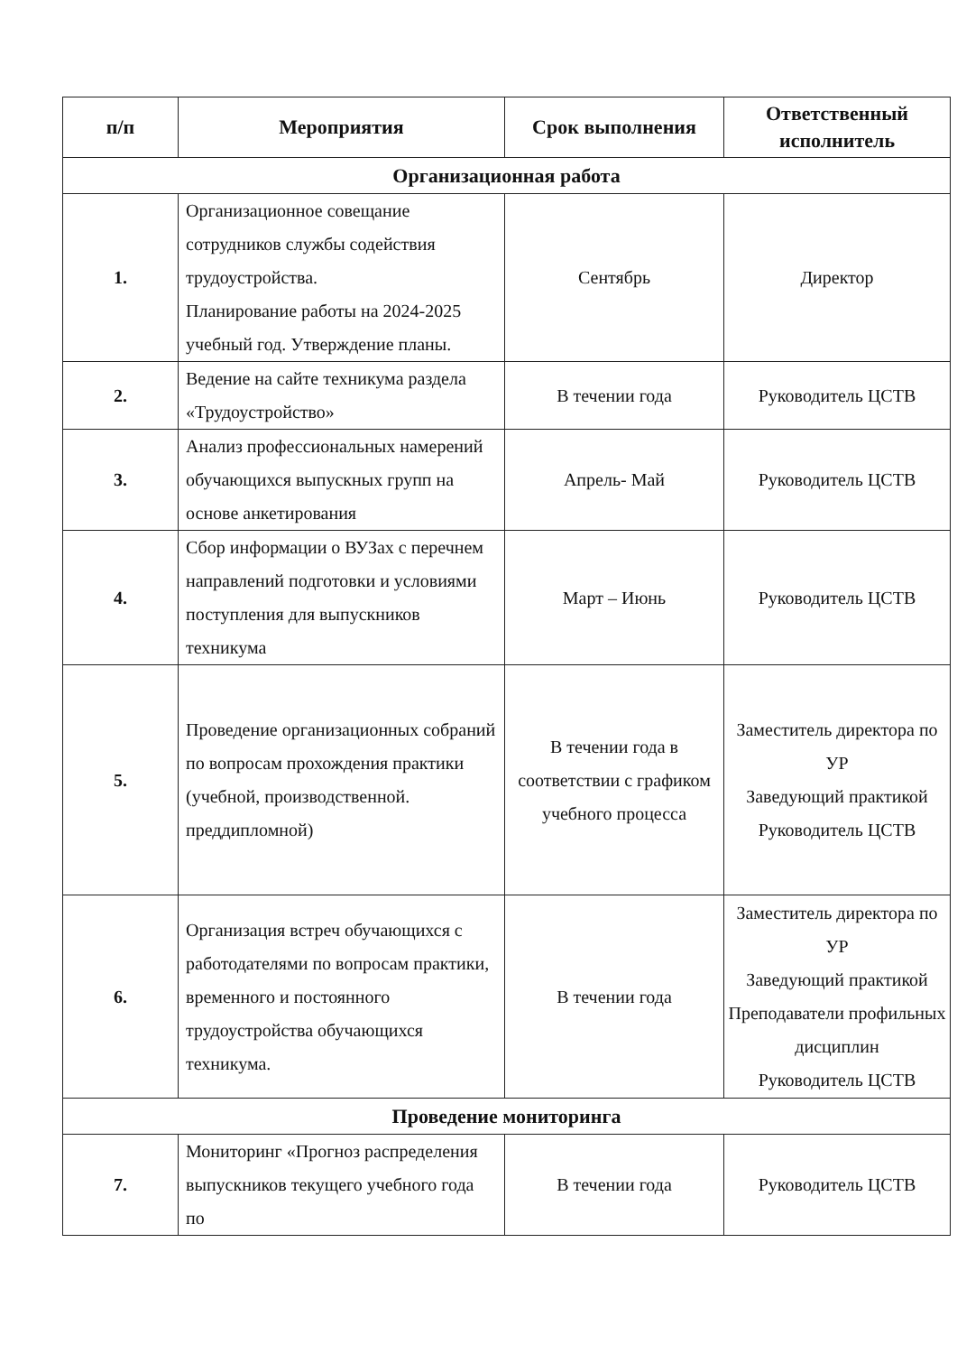| п/п | Мероприятия | Срок выполнения | Ответственный исполнитель |
| --- | --- | --- | --- |
| Организационная работа | | | |
| 1. | Организационное совещание сотрудников службы содействия трудоустройства. Планирование работы на 2024-2025 учебный год. Утверждение планы. | Сентябрь | Директор |
| 2. | Ведение на сайте техникума раздела «Трудоустройство» | В течении года | Руководитель ЦСТВ |
| 3. | Анализ профессиональных намерений обучающихся выпускных групп на основе анкетирования | Апрель- Май | Руководитель ЦСТВ |
| 4. | Сбор информации о ВУЗах с перечнем направлений подготовки и условиями поступления для выпускников техникума | Март – Июнь | Руководитель ЦСТВ |
| 5. | Проведение организационных собраний по вопросам прохождения практики (учебной, производственной. преддипломной) | В течении года в соответствии с графиком учебного процесса | Заместитель директора по УР Заведующий практикой Руководитель ЦСТВ |
| 6. | Организация встреч обучающихся с работодателями по вопросам практики, временного и постоянного трудоустройства обучающихся техникума. | В течении года | Заместитель директора по УР Заведующий практикой Преподаватели профильных дисциплин Руководитель ЦСТВ |
| Проведение мониторинга | | | |
| 7. | Мониторинг «Прогноз распределения выпускников текущего учебного года по | В течении года | Руководитель ЦСТВ |